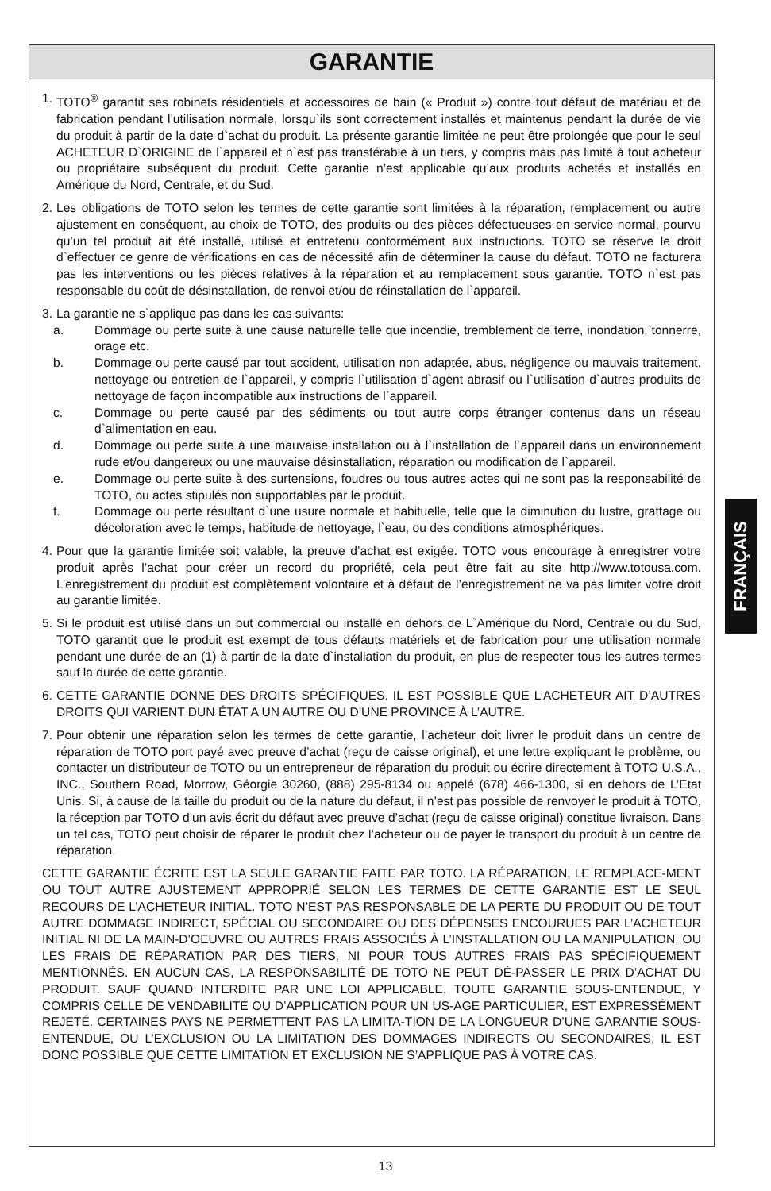GARANTIE
1.
TOTO<sup>®</sup> garantit ses robinets résidentiels et accessoires de bain (« Produit ») contre tout défaut de matériau et de fabrication pendant l’utilisation normale, lorsqu`ils sont correctement installés et maintenus pendant la durée de vie du produit à partir de la date d`achat du produit. La présente garantie limitée ne peut être prolongée que pour le seul ACHETEUR D`ORIGINE de l`appareil et n`est pas transférable à un tiers, y compris mais pas limité à tout acheteur ou propriétaire subséquent du produit. Cette garantie n’est applicable qu’aux produits achetés et installés en Amérique du Nord, Centrale, et du Sud.
2.
Les obligations de TOTO selon les termes de cette garantie sont limitées à la réparation, remplacement ou autre ajustement en conséquent, au choix de TOTO, des produits ou des pièces défectueuses en service normal, pourvu qu’un tel produit ait été installé, utilisé et entretenu conformément aux instructions. TOTO se réserve le droit d`effectuer ce genre de vérifications en cas de nécessité afin de déterminer la cause du défaut. TOTO ne facturera pas les interventions ou les pièces relatives à la réparation et au remplacement sous garantie. TOTO n`est pas responsable du coût de désinstallation, de renvoi et/ou de réinstallation de l`appareil.
3.
La garantie ne s`applique pas dans les cas suivants:
a. Dommage ou perte suite à une cause naturelle telle que incendie, tremblement de terre, inondation, tonnerre, orage etc.
b. Dommage ou perte causé par tout accident, utilisation non adaptée, abus, négligence ou mauvais traitement, nettoyage ou entretien de l`appareil, y compris l`utilisation d`agent abrasif ou l`utilisation d`autres produits de nettoyage de façon incompatible aux instructions de l`appareil.
c. Dommage ou perte causé par des sédiments ou tout autre corps étranger contenus dans un réseau d`alimentation en eau.
d. Dommage ou perte suite à une mauvaise installation ou à l`installation de l`appareil dans un environnement rude et/ou dangereux ou une mauvaise désinstallation, réparation ou modification de l`appareil.
e. Dommage ou perte suite à des surtensions, foudres ou tous autres actes qui ne sont pas la responsabilité de TOTO, ou actes stipulés non supportables par le produit.
f. Dommage ou perte résultant d`une usure normale et habituelle, telle que la diminution du lustre, grattage ou décoloration avec le temps, habitude de nettoyage, l`eau, ou des conditions atmosphériques.
4.
Pour que la garantie limitée soit valable, la preuve d’achat est exigée. TOTO vous encourage à enregistrer votre produit après l’achat pour créer un record du propriété, cela peut être fait au site http://www.totousa.com. L’enregistrement du produit est complètement volontaire et à défaut de l’enregistrement ne va pas limiter votre droit au garantie limitée.
5.
Si le produit est utilisé dans un but commercial ou installé en dehors de L`Amérique du Nord, Centrale ou du Sud, TOTO garantit que le produit est exempt de tous défauts matériels et de fabrication pour une utilisation normale pendant une durée de an (1) à partir de la date d`installation du produit, en plus de respecter tous les autres termes sauf la durée de cette garantie.
6.
CETTE GARANTIE DONNE DES DROITS SPÉCIFIQUES. IL EST POSSIBLE QUE L’ACHETEUR AIT D’AUTRES DROITS QUI VARIENT DUN ÉTAT A UN AUTRE OU D’UNE PROVINCE À L’AUTRE.
7.
Pour obtenir une réparation selon les termes de cette garantie, l’acheteur doit livrer le produit dans un centre de réparation de TOTO port payé avec preuve d’achat (reçu de caisse original), et une lettre expliquant le problème, ou contacter un distributeur de TOTO ou un entrepreneur de réparation du produit ou écrire directement à TOTO U.S.A., INC., Southern Road, Morrow, Géorgie 30260, (888) 295-8134 ou appelé (678) 466-1300, si en dehors de L’Etat Unis. Si, à cause de la taille du produit ou de la nature du défaut, il n’est pas possible de renvoyer le produit à TOTO, la réception par TOTO d’un avis écrit du défaut avec preuve d’achat (reçu de caisse original) constitue livraison. Dans un tel cas, TOTO peut choisir de réparer le produit chez l’acheteur ou de payer le transport du produit à un centre de réparation.
CETTE GARANTIE ÉCRITE EST LA SEULE GARANTIE FAITE PAR TOTO. LA RÉPARATION, LE REMPLACE-MENT OU TOUT AUTRE AJUSTEMENT APPROPRIÉ SELON LES TERMES DE CETTE GARANTIE EST LE SEUL RECOURS DE L’ACHETEUR INITIAL. TOTO N’EST PAS RESPONSABLE DE LA PERTE DU PRODUIT OU DE TOUT AUTRE DOMMAGE INDIRECT, SPÉCIAL OU SECONDAIRE OU DES DÉPENSES ENCOURUES PAR L’ACHETEUR INITIAL NI DE LA MAIN-D’OEUVRE OU AUTRES FRAIS ASSOCIÉS À L’INSTALLATION OU LA MANIPULATION, OU LES FRAIS DE RÉPARATION PAR DES TIERS, NI POUR TOUS AUTRES FRAIS PAS SPÉCIFIQUEMENT MENTIONNÉS. EN AUCUN CAS, LA RESPONSABILITÉ DE TOTO NE PEUT DÉ-PASSER LE PRIX D’ACHAT DU PRODUIT. SAUF QUAND INTERDITE PAR UNE LOI APPLICABLE, TOUTE GARANTIE SOUS-ENTENDUE, Y COMPRIS CELLE DE VENDABILITÉ OU D’APPLICATION POUR UN US-AGE PARTICULIER, EST EXPRESSÉMENT REJETÉ. CERTAINES PAYS NE PERMETTENT PAS LA LIMITA-TION DE LA LONGUEUR D’UNE GARANTIE SOUS-ENTENDUE, OU L’EXCLUSION OU LA LIMITATION DES DOMMAGES INDIRECTS OU SECONDAIRES, IL EST DONC POSSIBLE QUE CETTE LIMITATION ET EXCLUSION NE S’APPLIQUE PAS À VOTRE CAS.
FRANÇAIS
13